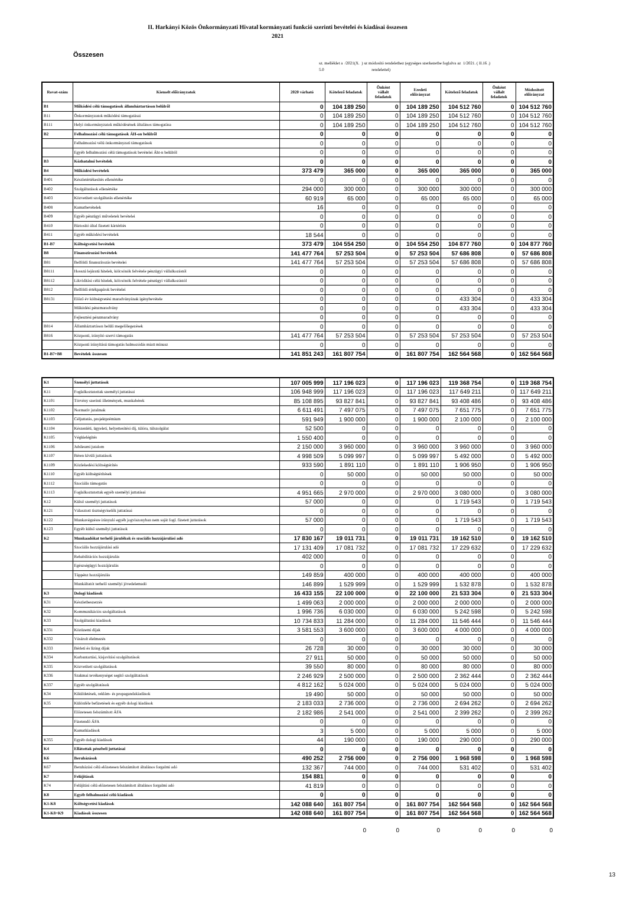II. Harkányi Közös Önkormányzati Hivatal kormányzati funkció szerinti bevételei és kiadásai összesen
2021
Összesen
sz. melléklet a /2021(X. ) sz módosító rendelethez (egységes szerkezetbe foglalva az 1/2021. ( II.16 .)
5.0 rendelettel)
| Rovat-szám | Kiemelt előirányzatok | 2020 várható | Kötelező feladatok | Önként vállalt feladatok | Eredeti előirányzat | Kötelező feladatok | Önként vállalt feladatok | Módosított előirányzat |
| --- | --- | --- | --- | --- | --- | --- | --- | --- |
| B1 | Működési célú támogatások államháztartáson belülről | 0 | 104 189 250 | 0 | 104 189 250 | 104 512 760 | 0 | 104 512 760 |
| B11 | Önkormányzatok működési támogatásai | 0 | 104 189 250 | 0 | 104 189 250 | 104 512 760 | 0 | 104 512 760 |
| B111 | Helyi önkormányzatok működésének általános támogatása | 0 | 104 189 250 | 0 | 104 189 250 | 104 512 760 | 0 | 104 512 760 |
| B2 | Felhalmozási célú támogatások ÁH-on belülről | 0 | 0 | 0 | 0 | 0 | 0 | 0 |
| | Felhalmozási vélú önkormányzati támogatások | 0 | 0 | 0 | 0 | 0 | 0 | 0 |
| | Egyéb felhalmozási célú támogatások bevételei Áht-n belülről | 0 | 0 | 0 | 0 | 0 | 0 | 0 |
| B3 | Közhatalmi bevételek | 0 | 0 | 0 | 0 | 0 | 0 | 0 |
| B4 | Működési bevételek | 373 479 | 365 000 | 0 | 365 000 | 365 000 | 0 | 365 000 |
| B401 | Készletértékesítés ellenértéke | 0 | 0 | 0 | 0 | 0 | 0 | 0 |
| B402 | Szolgáltatások ellenértéke | 294 000 | 300 000 | 0 | 300 000 | 300 000 | 0 | 300 000 |
| B403 | Közvetített szolgáltatás ellenértéke | 60 919 | 65 000 | 0 | 65 000 | 65 000 | 0 | 65 000 |
| B408 | Kamatbevételek | 16 | 0 | 0 | 0 | 0 | 0 | 0 |
| B409 | Egyéb pénzügyi műveletek bevételei | 0 | 0 | 0 | 0 | 0 | 0 | 0 |
| B410 | Biztosító által fizetett kártérítés | 0 | 0 | 0 | 0 | 0 | 0 | 0 |
| B411 | Egyéb működési bevételek | 18 544 | 0 | 0 | 0 | 0 | 0 | 0 |
| B1-B7 | Költségvetési bevételek | 373 479 | 104 554 250 | 0 | 104 554 250 | 104 877 760 | 0 | 104 877 760 |
| B8 | Finanszírozási bevételek | 141 477 764 | 57 253 504 | 0 | 57 253 504 | 57 686 808 | 0 | 57 686 808 |
| B81 | Belföldi finanszírozás bevételei | 141 477 764 | 57 253 504 | 0 | 57 253 504 | 57 686 808 | 0 | 57 686 808 |
| B8111 | Hosszú lejáratú hitelek, kölcsönök felvétele pénzügyi vállalkozástól | 0 | 0 | 0 | 0 | 0 | 0 | 0 |
| B8112 | Likviditási célú hitelek, kölcsönök felvétele pénzügyi vállalkozástól | 0 | 0 | 0 | 0 | 0 | 0 | 0 |
| B812 | Belföldi értékpapírok bevételei | 0 | 0 | 0 | 0 | 0 | 0 | 0 |
| B8131 | Előző év költségvetési maradványának igénybevétele | 0 | 0 | 0 | 0 | 433 304 | 0 | 433 304 |
| | Működési pénzmaradvány | 0 | 0 | 0 | 0 | 433 304 | 0 | 433 304 |
| | Fejlesztési pénzmaradvány | 0 | 0 | 0 | 0 | 0 | 0 | 0 |
| B814 | Államháztartáson belüli megelőlegezések | 0 | 0 | 0 | 0 | 0 | 0 | 0 |
| B816 | Központi, irányító szervi támogatás | 141 477 764 | 57 253 504 | 0 | 57 253 504 | 57 253 504 | 0 | 57 253 504 |
| | Központi irányítású támogatás halmozódás miatt mínusz | 0 | 0 | 0 | 0 | 0 | 0 | 0 |
| B1-B7+B8 | Bevételek összesen | 141 851 243 | 161 807 754 | 0 | 161 807 754 | 162 564 568 | 0 | 162 564 568 |
| K1 | Személyi juttatások | 107 005 999 | 117 196 023 | 0 | 117 196 023 | 119 368 754 | 0 | 119 368 754 |
| K11 | Foglalkoztatottak személyi juttatásai | 106 948 999 | 117 196 023 | 0 | 117 196 023 | 117 649 211 | 0 | 117 649 211 |
| K1101 | Törvény szerinti illetmények, munkabérek | 85 108 895 | 93 827 841 | 0 | 93 827 841 | 93 408 486 | 0 | 93 408 486 |
| K1102 | Normatív jutalmak | 6 611 491 | 7 497 075 | 0 | 7 497 075 | 7 651 775 | 0 | 7 651 775 |
| K1103 | Céljuttatás, projektprémium | 591 949 | 1 900 000 | 0 | 1 900 000 | 2 100 000 | 0 | 2 100 000 |
| K1104 | Készenléti, ügyeleti, helyettesítési díj, túlóra, túlszolgálat | 52 500 | 0 | 0 | 0 | 0 | 0 | 0 |
| K1105 | Végkielégítés | 1 550 400 | 0 | 0 | 0 | 0 | 0 | 0 |
| K1106 | Jubileumi jutalom | 2 150 000 | 3 960 000 | 0 | 3 960 000 | 3 960 000 | 0 | 3 960 000 |
| K1107 | Béren kívüli juttatások | 4 998 509 | 5 099 997 | 0 | 5 099 997 | 5 492 000 | 0 | 5 492 000 |
| K1109 | Közlekedési költségtérítés | 933 590 | 1 891 110 | 0 | 1 891 110 | 1 906 950 | 0 | 1 906 950 |
| K1110 | Egyéb költségtérítések | 0 | 50 000 | 0 | 50 000 | 50 000 | 0 | 50 000 |
| K1112 | Szociális támogatás | 0 | 0 | 0 | 0 | 0 | 0 | 0 |
| K1113 | Foglalkoztatottak egyéb személyi juttatásai | 4 951 665 | 2 970 000 | 0 | 2 970 000 | 3 080 000 | 0 | 3 080 000 |
| K12 | Külső személyi juttatások | 57 000 | 0 | 0 | 0 | 1 719 543 | 0 | 1 719 543 |
| K121 | Választott tisztségviselők juttatásai | 0 | 0 | 0 | 0 | 0 | 0 | 0 |
| K122 | Munkavégzésre irányuló egyéb jogviszonyban nem saját fogl. fizetett juttatások | 57 000 | 0 | 0 | 0 | 1 719 543 | 0 | 1 719 543 |
| K123 | Egyéb külső személyi juttatások | 0 | 0 | 0 | 0 | 0 | 0 | 0 |
| K2 | Munkaadókat terhelő járulékok és szociális hozzájárulási adó | 17 830 167 | 19 011 731 | 0 | 19 011 731 | 19 162 510 | 0 | 19 162 510 |
| | Szociális hozzájárulási adó | 17 131 409 | 17 081 732 | 0 | 17 081 732 | 17 229 632 | 0 | 17 229 632 |
| | Rehabilitációs hozzájárulás | 402 000 | 0 | 0 | 0 | 0 | 0 | 0 |
| | Egészségügyi hozzájárulás | 0 | 0 | 0 | 0 | 0 | 0 | 0 |
| | Táppénz hozzájárulás | 149 859 | 400 000 | 0 | 400 000 | 400 000 | 0 | 400 000 |
| | Munkáltatót terhelő személyi jövedelemadó | 146 899 | 1 529 999 | 0 | 1 529 999 | 1 532 878 | 0 | 1 532 878 |
| K3 | Dologi kiadások | 16 433 155 | 22 100 000 | 0 | 22 100 000 | 21 533 304 | 0 | 21 533 304 |
| K31 | Készletbeszerzés | 1 499 063 | 2 000 000 | 0 | 2 000 000 | 2 000 000 | 0 | 2 000 000 |
| K32 | Kommunikációs szolgáltatások | 1 996 736 | 6 030 000 | 0 | 6 030 000 | 5 242 598 | 0 | 5 242 598 |
| K33 | Szolgáltatási kiadások | 10 734 833 | 11 284 000 | 0 | 11 284 000 | 11 546 444 | 0 | 11 546 444 |
| K331 | Közüzemi díjak | 3 581 553 | 3 600 000 | 0 | 3 600 000 | 4 000 000 | 0 | 4 000 000 |
| K332 | Vásárolt élelmezés | 0 | 0 | 0 | 0 | 0 | 0 | 0 |
| K333 | Bérleti és lízing díjak | 26 728 | 30 000 | 0 | 30 000 | 30 000 | 0 | 30 000 |
| K334 | Karbantartási, kisjavítási szolgáltatások | 27 911 | 50 000 | 0 | 50 000 | 50 000 | 0 | 50 000 |
| K335 | Közvetített szolgáltatások | 39 550 | 80 000 | 0 | 80 000 | 80 000 | 0 | 80 000 |
| K336 | Szakmai tevékenységet segítő szolgáltatások | 2 246 929 | 2 500 000 | 0 | 2 500 000 | 2 362 444 | 0 | 2 362 444 |
| K337 | Egyéb szolgáltatások | 4 812 162 | 5 024 000 | 0 | 5 024 000 | 5 024 000 | 0 | 5 024 000 |
| K34 | Kiküldetések, reklám- és propagandakiadások | 19 490 | 50 000 | 0 | 50 000 | 50 000 | 0 | 50 000 |
| K35 | Különféle befizetések és egyéb dologi kiadások | 2 183 033 | 2 736 000 | 0 | 2 736 000 | 2 694 262 | 0 | 2 694 262 |
| | Előzetesen felszámított ÁFA | 2 182 986 | 2 541 000 | 0 | 2 541 000 | 2 399 262 | 0 | 2 399 262 |
| | Fizetendő ÁFA | 0 | 0 | 0 | 0 | 0 | 0 | 0 |
| | Kamatkiadások | 3 | 5 000 | 0 | 5 000 | 5 000 | 0 | 5 000 |
| K355 | Egyéb dologi kiadások | 44 | 190 000 | 0 | 190 000 | 290 000 | 0 | 290 000 |
| K4 | Ellátottak pénzbeli juttatásai | 0 | 0 | 0 | 0 | 0 | 0 | 0 |
| K6 | Beruházások | 490 252 | 2 756 000 | 0 | 2 756 000 | 1 968 598 | 0 | 1 968 598 |
| K67 | Beruházási célú előzetesen felszámított általános forgalmi adó | 132 367 | 744 000 | 0 | 744 000 | 531 402 | 0 | 531 402 |
| K7 | Felújítások | 154 881 | 0 | 0 | 0 | 0 | 0 | 0 |
| K74 | Felújítási célú előzetesen felszámított általános forgalmi adó | 41 819 | 0 | 0 | 0 | 0 | 0 | 0 |
| K8 | Egyéb felhalmozási célú kiadások | 0 | 0 | 0 | 0 | 0 | 0 | 0 |
| K1-K8 | Költségvetési kiadások | 142 088 640 | 161 807 754 | 0 | 161 807 754 | 162 564 568 | 0 | 162 564 568 |
| K1-K8+K9 | Kiadások összesen | 142 088 640 | 161 807 754 | 0 | 161 807 754 | 162 564 568 | 0 | 162 564 568 |
000000
13